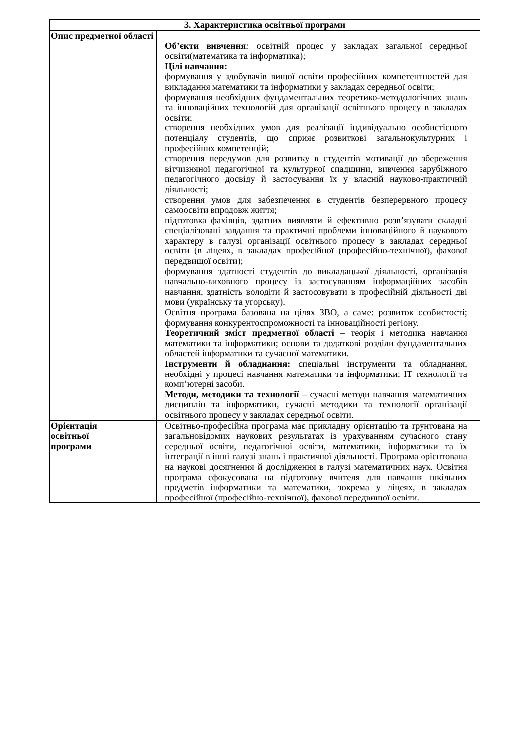| 3. Характеристика освітньої програми | |
| --- | --- |
| Опис предметної області | Об’єкти вивчення : освітній процес у закладах загальної середньої освіти(математика та інформатика); Цілі навчання: формування у здобувачів вищої освіти професійних компетентностей для викладання математики та інформатики у закладах середньої освіти; формування необхідних фундаментальних теоретико-методологічних знань та інноваційних технологій для організації освітнього процесу в закладах освіти; створення необхідних умов для реалізації індивідуально особистісного потенціалу студентів, що сприяє розвиткові загальнокультурних і професійних компетенцій; створення передумов для розвитку в студентів мотивації до збереження вітчизняної педагогічної та культурної спадщини, вивчення зарубіжного педагогічного досвіду й застосування їх у власній науково-практичній діяльності; створення умов для забезпечення в студентів безперервного процесу самоосвіти впродовж життя; підготовка фахівців, здатних виявляти й ефективно розв’язувати складні спеціалізовані завдання та практичні проблеми інноваційного й наукового характеру в галузі організації освітнього процесу в закладах середньої освіти (в ліцеях, в закладах професійної (професійно-технічної), фахової передвищої освіти); формування здатності студентів до викладацької діяльності, організація навчально-виховного процесу із застосуванням інформаційних засобів навчання, здатність володіти й застосовувати в професійній діяльності дві мови (українську та угорську). Освітня програма базована на цілях ЗВО, а саме: розвиток особистості; формування конкурентоспроможності та інноваційності регіону. Теоретичний зміст предметної області – теорія і методика навчання математики та інформатики; основи та додаткові розділи фундаментальних областей інформатики та сучасної математики. Інструменти й обладнання: спеціальні інструменти та обладнання, необхідні у процесі навчання математики та інформатики; IT технології та комп’ютерні засоби. Методи, методики та технології – сучасні методи навчання математичних дисциплін та інформатики, сучасні методики та технології організації освітнього процесу у закладах середньої освіти. |
| Орієнтація освітньої програми | Освітньо-професійна програма має прикладну орієнтацію та ґрунтована на загальновідомих наукових результатах із урахуванням сучасного стану середньої освіти, педагогічної освіти, математики, інформатики та їх інтеграції в інші галузі знань і практичної діяльності. Програма орієнтована на наукові досягнення й дослідження в галузі математичних наук. Освітня програма сфокусована на підготовку вчителя для навчання шкільних предметів інформатики та математики, зокрема у ліцеях, в закладах професійної (професійно-технічної), фахової передвищої освіти. |